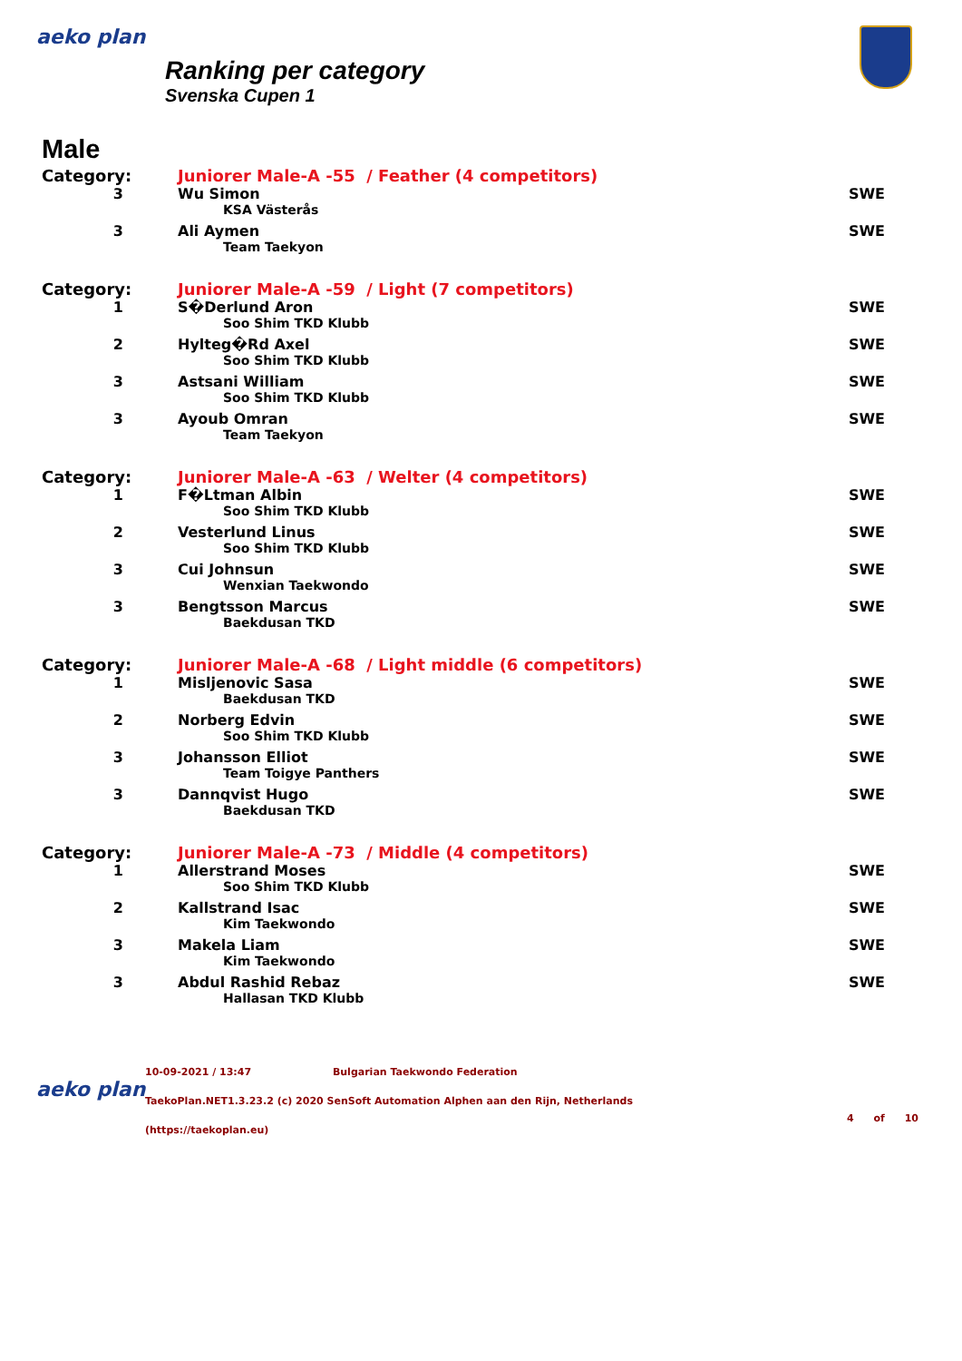aeko plan
Ranking per category
Svenska Cupen 1
Male
| Category: | Juniorer Male-A -55 / Feather (4 competitors) | |
| 3 | Wu Simon | SWE |
| | KSA Västerås | |
| 3 | Ali Aymen | SWE |
| | Team Taekyon | |
| Category: | Juniorer Male-A -59 / Light (7 competitors) | |
| 1 | S�Derlund Aron | SWE |
| | Soo Shim TKD Klubb | |
| 2 | Hylteg�Rd Axel | SWE |
| | Soo Shim TKD Klubb | |
| 3 | Astsani William | SWE |
| | Soo Shim TKD Klubb | |
| 3 | Ayoub Omran | SWE |
| | Team Taekyon | |
| Category: | Juniorer Male-A -63 / Welter (4 competitors) | |
| 1 | F�Ltman Albin | SWE |
| | Soo Shim TKD Klubb | |
| 2 | Vesterlund Linus | SWE |
| | Soo Shim TKD Klubb | |
| 3 | Cui Johnsun | SWE |
| | Wenxian Taekwondo | |
| 3 | Bengtsson Marcus | SWE |
| | Baekdusan TKD | |
| Category: | Juniorer Male-A -68 / Light middle (6 competitors) | |
| 1 | Misljenovic Sasa | SWE |
| | Baekdusan TKD | |
| 2 | Norberg Edvin | SWE |
| | Soo Shim TKD Klubb | |
| 3 | Johansson Elliot | SWE |
| | Team Toigye Panthers | |
| 3 | Dannqvist Hugo | SWE |
| | Baekdusan TKD | |
| Category: | Juniorer Male-A -73 / Middle (4 competitors) | |
| 1 | Allerstrand Moses | SWE |
| | Soo Shim TKD Klubb | |
| 2 | Kallstrand Isac | SWE |
| | Kim Taekwondo | |
| 3 | Makela Liam | SWE |
| | Kim Taekwondo | |
| 3 | Abdul Rashid Rebaz | SWE |
| | Hallasan TKD Klubb | |
aeko plan
10-09-2021 / 13:47 Bulgarian Taekwondo Federation
TaekoPlan.NET1.3.23.2 (c) 2020 SenSoft Automation Alphen aan den Rijn, Netherlands
(https://taekoplan.eu)
4 of 10